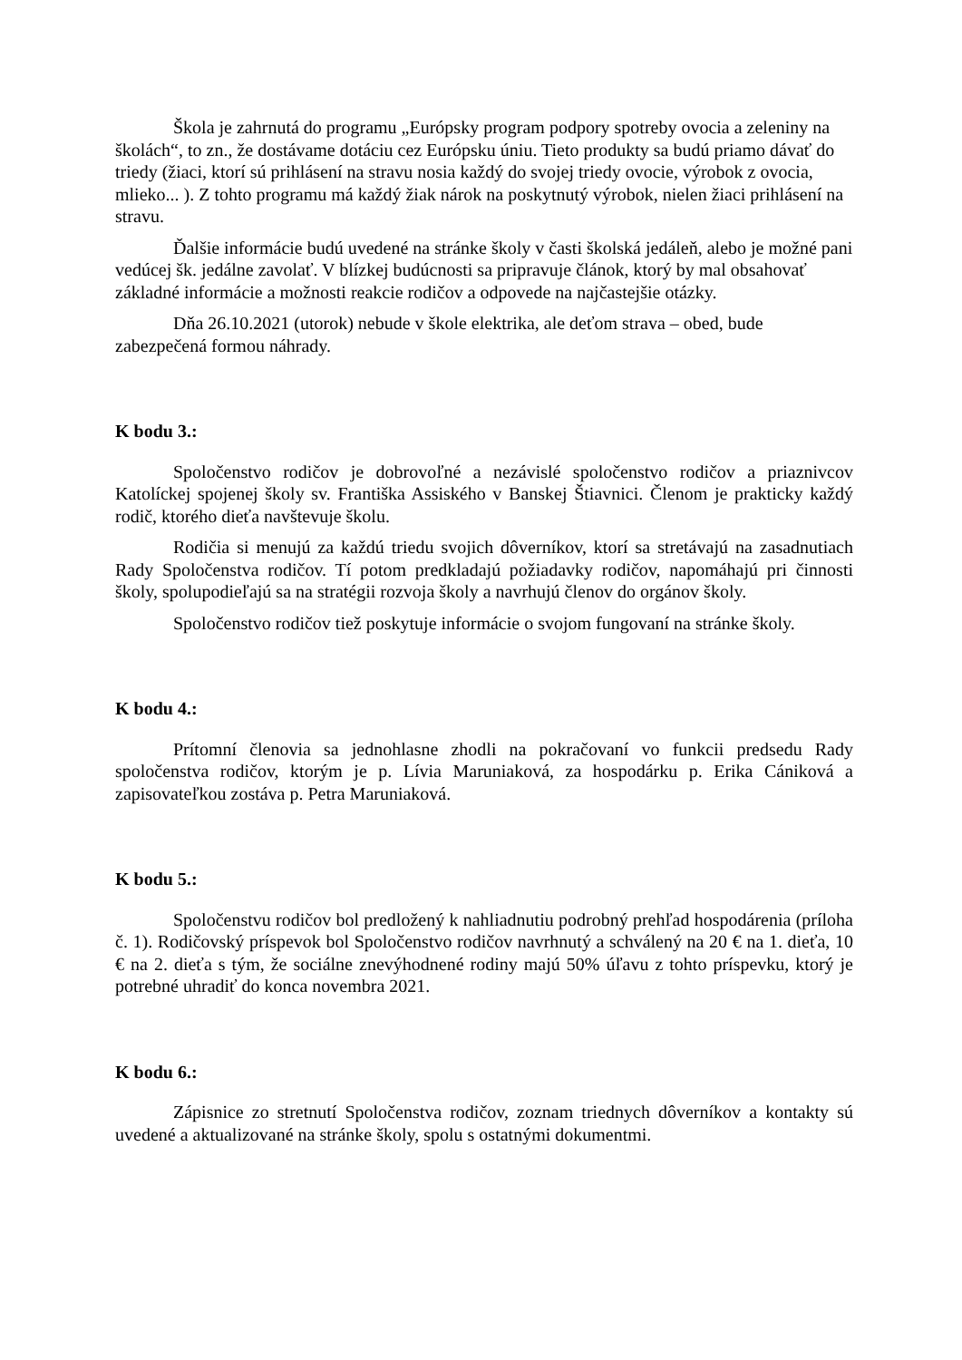Škola je zahrnutá do programu „Európsky program podpory spotreby ovocia a zeleniny na školách“, to zn., že dostávame dotáciu cez Európsku úniu. Tieto produkty sa budú priamo dávať do triedy (žiaci, ktorí sú prihlásení na stravu nosia každý do svojej triedy ovocie, výrobok z ovocia, mlieko... ). Z tohto programu má každý žiak nárok na poskytnutý výrobok, nielen žiaci prihlásení na stravu.
Ďalšie informácie budú uvedené na stránke školy v časti školská jedáleň, alebo je možné pani vedúcej šk. jedálne zavolať. V blízkej budúcnosti sa pripravuje článok, ktorý by mal obsahovať základné informácie a možnosti reakcie rodičov a odpovede na najčastejšie otázky.
Dňa 26.10.2021 (utorok) nebude v škole elektrika, ale deťom strava – obed, bude zabezpečená formou náhrady.
K bodu 3.:
Spoločenstvo rodičov je dobrovoľné a nezávislé spoločenstvo rodičov a priaznivcov Katolíckej spojenej školy sv. Františka Assiského v Banskej Štiavnici. Členom je prakticky každý rodič, ktorého dieťa navštevuje školu.
Rodičia si menujú za každú triedu svojich dôverníkov, ktorí sa stretávajú na zasadnutiach Rady Spoločenstva rodičov. Tí potom predkladajú požiadavky rodičov, napomáhajú pri činnosti školy, spolupodieľajú sa na stratégii rozvoja školy a navrhujú členov do orgánov školy.
Spoločenstvo rodičov tiež poskytuje informácie o svojom fungovaní na stránke školy.
K bodu 4.:
Prítomní členovia sa jednohlasne zhodli na pokračovaní vo funkcii predsedu Rady spoločenstva rodičov, ktorým je p. Lívia Maruniaková, za hospodárku p. Erika Cániková a zapisovateľkou zostáva p. Petra Maruniaková.
K bodu 5.:
Spoločenstvu rodičov bol predložený k nahliadnutiu podrobný prehľad hospodárenia (príloha č. 1). Rodičovský príspevok bol Spoločenstvo rodičov navrhnutý a schválený na 20 € na 1. dieťa, 10 € na 2. dieťa s tým, že sociálne znevýhodnené rodiny majú 50% úľavu z tohto príspevku, ktorý je potrebné uhradiť do konca novembra 2021.
K bodu 6.:
Zápisnice zo stretnutí Spoločenstva rodičov, zoznam triednych dôverníkov a kontakty sú uvedené a aktualizované na stránke školy, spolu s ostatnými dokumentmi.